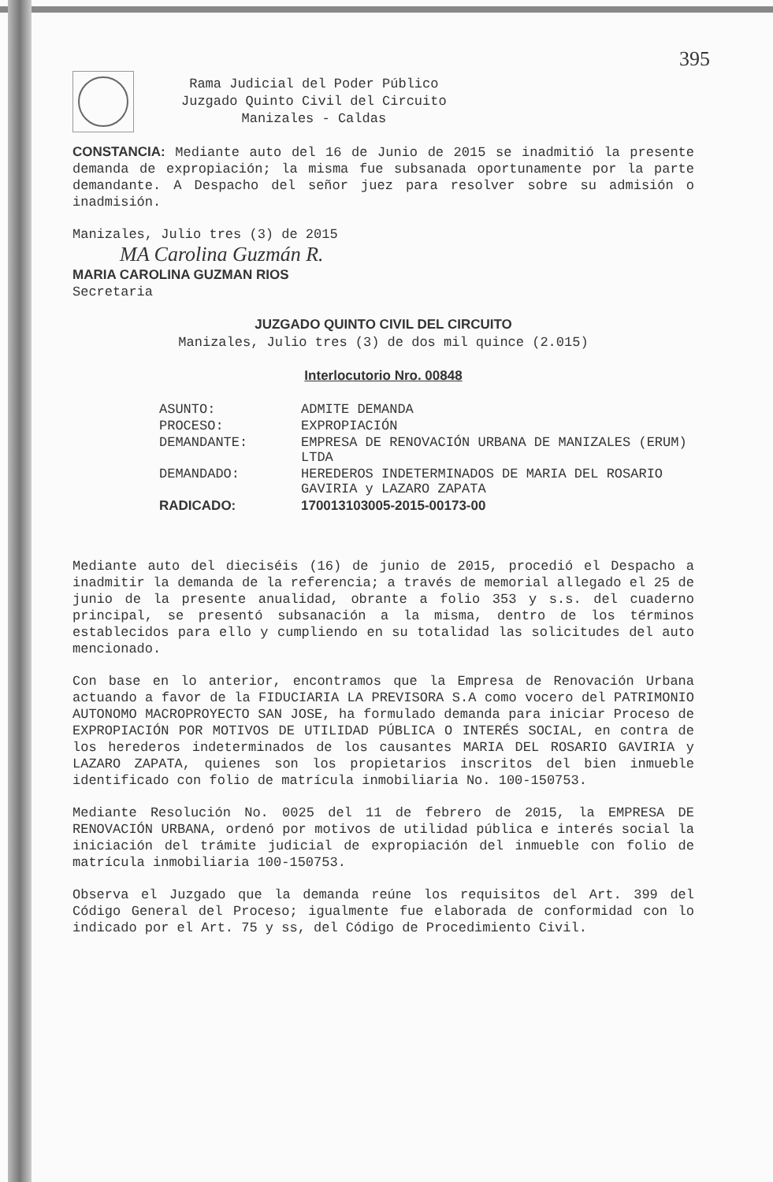395
Rama Judicial del Poder Público
Juzgado Quinto Civil del Circuito
Manizales - Caldas
CONSTANCIA: Mediante auto del 16 de Junio de 2015 se inadmitió la presente demanda de expropiación; la misma fue subsanada oportunamente por la parte demandante. A Despacho del señor juez para resolver sobre su admisión o inadmisión.
Manizales, Julio tres (3) de 2015
MA Carolina Guzmán R.
MARIA CAROLINA GUZMAN RIOS
Secretaria
JUZGADO QUINTO CIVIL DEL CIRCUITO
Manizales, Julio tres (3) de dos mil quince (2.015)
Interlocutorio Nro. 00848
| ASUNTO: | ADMITE DEMANDA |
| PROCESO: | EXPROPIACIÓN |
| DEMANDANTE: | EMPRESA DE RENOVACIÓN URBANA DE MANIZALES (ERUM) LTDA |
| DEMANDADO: | HEREDEROS INDETERMINADOS DE MARIA DEL ROSARIO GAVIRIA y LAZARO ZAPATA |
| RADICADO: | 170013103005-2015-00173-00 |
Mediante auto del dieciséis (16) de junio de 2015, procedió el Despacho a inadmitir la demanda de la referencia; a través de memorial allegado el 25 de junio de la presente anualidad, obrante a folio 353 y s.s. del cuaderno principal, se presentó subsanación a la misma, dentro de los términos establecidos para ello y cumpliendo en su totalidad las solicitudes del auto mencionado.
Con base en lo anterior, encontramos que la Empresa de Renovación Urbana actuando a favor de la FIDUCIARIA LA PREVISORA S.A como vocero del PATRIMONIO AUTONOMO MACROPROYECTO SAN JOSE, ha formulado demanda para iniciar Proceso de EXPROPIACIÓN POR MOTIVOS DE UTILIDAD PÚBLICA O INTERÉS SOCIAL, en contra de los herederos indeterminados de los causantes MARIA DEL ROSARIO GAVIRIA y LAZARO ZAPATA, quienes son los propietarios inscritos del bien inmueble identificado con folio de matrícula inmobiliaria No. 100-150753.
Mediante Resolución No. 0025 del 11 de febrero de 2015, la EMPRESA DE RENOVACIÓN URBANA, ordenó por motivos de utilidad pública e interés social la iniciación del trámite judicial de expropiación del inmueble con folio de matrícula inmobiliaria 100-150753.
Observa el Juzgado que la demanda reúne los requisitos del Art. 399 del Código General del Proceso; igualmente fue elaborada de conformidad con lo indicado por el Art. 75 y ss, del Código de Procedimiento Civil.